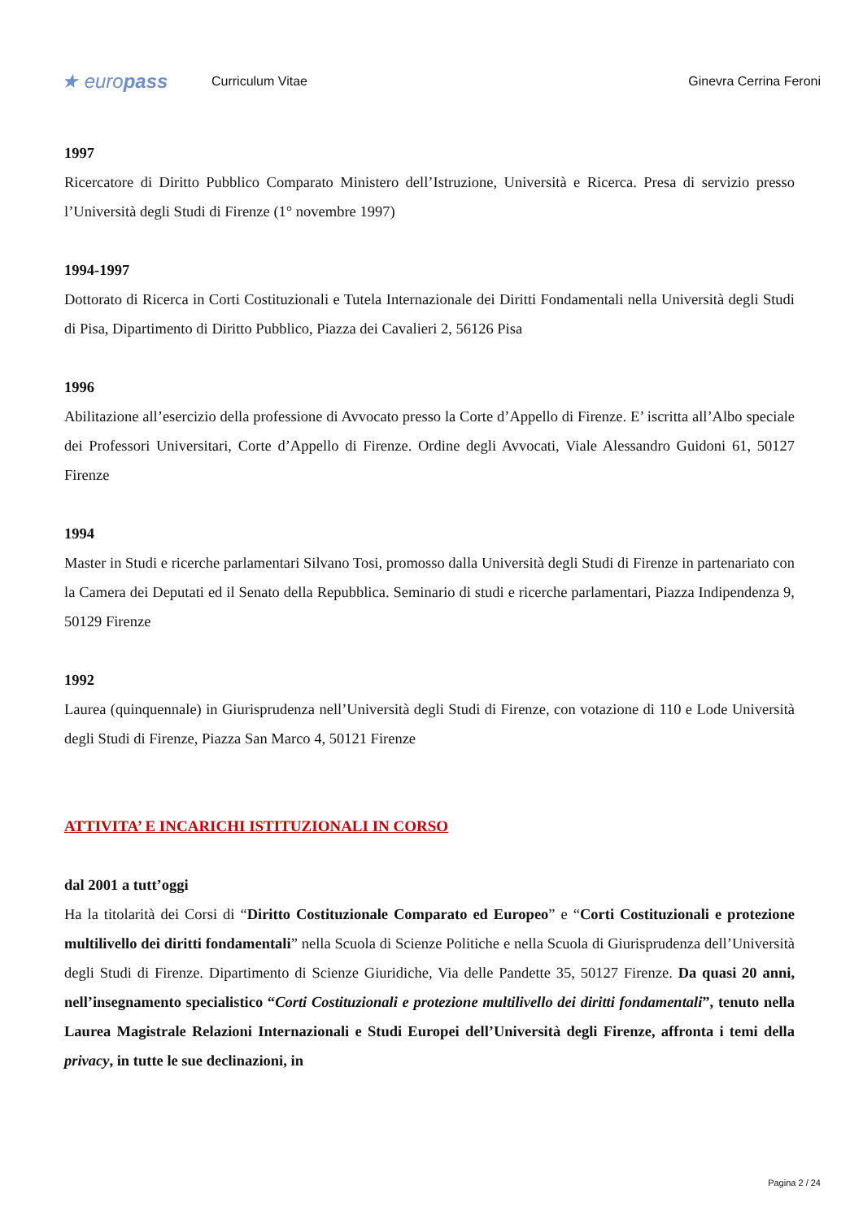★ europass
Curriculum Vitae Ginevra Cerrina Feroni
1997
Ricercatore di Diritto Pubblico Comparato Ministero dell’Istruzione, Università e Ricerca. Presa di servizio presso l’Università degli Studi di Firenze (1° novembre 1997)
1994-1997
Dottorato di Ricerca in Corti Costituzionali e Tutela Internazionale dei Diritti Fondamentali nella Università degli Studi di Pisa, Dipartimento di Diritto Pubblico, Piazza dei Cavalieri 2, 56126 Pisa
1996
Abilitazione all’esercizio della professione di Avvocato presso la Corte d’Appello di Firenze. E’ iscritta all’Albo speciale dei Professori Universitari, Corte d’Appello di Firenze. Ordine degli Avvocati, Viale Alessandro Guidoni 61, 50127 Firenze
1994
Master in Studi e ricerche parlamentari Silvano Tosi, promosso dalla Università degli Studi di Firenze in partenariato con la Camera dei Deputati ed il Senato della Repubblica. Seminario di studi e ricerche parlamentari, Piazza Indipendenza 9, 50129 Firenze
1992
Laurea (quinquennale) in Giurisprudenza nell’Università degli Studi di Firenze, con votazione di 110 e Lode Università degli Studi di Firenze, Piazza San Marco 4, 50121 Firenze
ATTIVITA’ E INCARICHI ISTITUZIONALI IN CORSO
dal 2001 a tutt’oggi
Ha la titolarità dei Corsi di “Diritto Costituzionale Comparato ed Europeo” e “Corti Costituzionali e protezione multilivello dei diritti fondamentali” nella Scuola di Scienze Politiche e nella Scuola di Giurisprudenza dell’Università degli Studi di Firenze. Dipartimento di Scienze Giuridiche, Via delle Pandette 35, 50127 Firenze. Da quasi 20 anni, nell’insegnamento specialistico “Corti Costituzionali e protezione multilivello dei diritti fondamentali”, tenuto nella Laurea Magistrale Relazioni Internazionali e Studi Europei dell’Università degli Firenze, affronta i temi della privacy, in tutte le sue declinazioni, in
Pagina 2 / 24